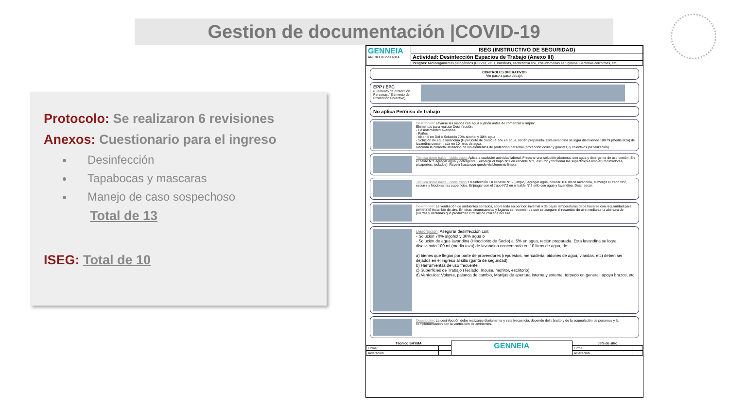Gestion de documentación |COVID-19
Protocolo: Se realizaron 6 revisiones
Anexos: Cuestionario para el ingreso
Desinfección
Tapabocas y mascaras
Manejo de caso sospechoso
Total de 13
ISEG: Total de 10
| GENNEIA ANEXO III P-SH-014 | ISEG (INSTRUCTIVO DE SEGURIDAD) |
| | Actividad: Desinfección Espacios de Trabajo (Anexo III) |
| | Peligros : Microorganismos patogénicos (COVID, vírus, bactérias, escherichia coli, Pseudomonas aeruginosa; Bacterias coliformes, etc.) |
CONTROLES OPERATIVOS
Ver paso a paso debajo.
EPP / EPC
(Elemento de protección Personas / Elemento de Protección Colectivo)
No aplica Permiso de trabajo
Descripción: Lavarse las manos con agua y jabón antes de comenzar a limpiar.
Elementos para realizar Desinfección:
- Desinfectante/Lavandina
- Paños
- Alcohol en Gel ó Solución 70% alcohol y 30% agua
- Solución de agua lavandina (Hipoclorito de Sodio) al 5% en agua, recién preparada. Esta lavandina se logra disolviendo 100 ml (media taza) de lavandina concentrada en 10 litros de agua.
Recordá la correcta utilización de los elementos de protección personal (protección ocular y guantes) y colectivos (señalización).
Técnica doble balde - doble trapo: Aplica a cualquier actividad laboral. Preparar una solución jabonosa, con agua y detergente de uso común. En el balde N°1 agregar agua y detergente. Sumergir el trapo N°1 en el balde N°1, escurrir y friccionar las superficies a limpiar (mostradores, picaportes, teclados). Repetir hasta que quede visiblemente limpia.
Técnica doble balde - doble trapo: Desinfección.En el balde N° 2 (limpio), agregar agua, colocar 100 ml de lavandina, sumergir el trapo N°2, escurrir y friccionar las superficies. Enjuagar con el trapo N°2 en el balde N°2 sólo con agua y lavandina. Dejar secar.
Descripción: La ventilación de ambientes cerrados, sobre todo en período invernal o de bajas temperaturas debe hacerse con regularidad para permitir el recambio de aire. En otras circunstancias y lugares se recomienda que se asegure el recambio de aire mediante la abertura de puertas y ventanas que produzcan circulación cruzada del aire.
Descripción: Asegurar desinfección con:
- Solución 70% algohol y 30% agua ó
- Solución de agua lavandina (Hipoclorito de Sodio) al 5% en agua, recién preparada. Esta lavandina se logra disolviendo 100 ml (media taza) de lavandina concentrada en 10 litros de agua, de:
a) bienes que llegan por parte de proveedores (repuestos, mercaderia, bidones de agua, viandas, etc) deben ser dejados en el ingreso al sitio (garita de seguridad)
b) Herramientas de uso frecuente
c) Superficies de Trabajo (Teclado, mouse, monitor, escritorio)
d) Vehículos: Volante, palanca de cambio, Manijas de apertura interna y externa, torpedo en general, apoya brazos, etc.
Descripción: La desinfección debe realizarse diariamente y esta frecuencia, depende del tránsito y de la acumulación de personas y la complementación con la ventilación de ambientes.
| Técnico SHYMA | | GENNEIA | Jefe de sitio | |
| Firma: | | | Firma: | |
| Aclaracion | | | Aclaracion | |